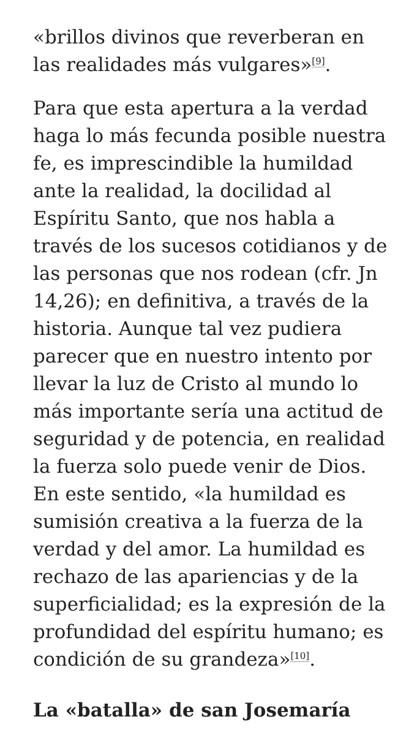«brillos divinos que reverberan en las realidades más vulgares»<sup>[9]</sup>.
Para que esta apertura a la verdad haga lo más fecunda posible nuestra fe, es imprescindible la humildad ante la realidad, la docilidad al Espíritu Santo, que nos habla a través de los sucesos cotidianos y de las personas que nos rodean (cfr. Jn 14,26); en definitiva, a través de la historia. Aunque tal vez pudiera parecer que en nuestro intento por llevar la luz de Cristo al mundo lo más importante sería una actitud de seguridad y de potencia, en realidad la fuerza solo puede venir de Dios. En este sentido, «la humildad es sumisión creativa a la fuerza de la verdad y del amor. La humildad es rechazo de las apariencias y de la superficialidad; es la expresión de la profundidad del espíritu humano; es condición de su grandeza»<sup>[10]</sup>.
La «batalla» de san Josemaría